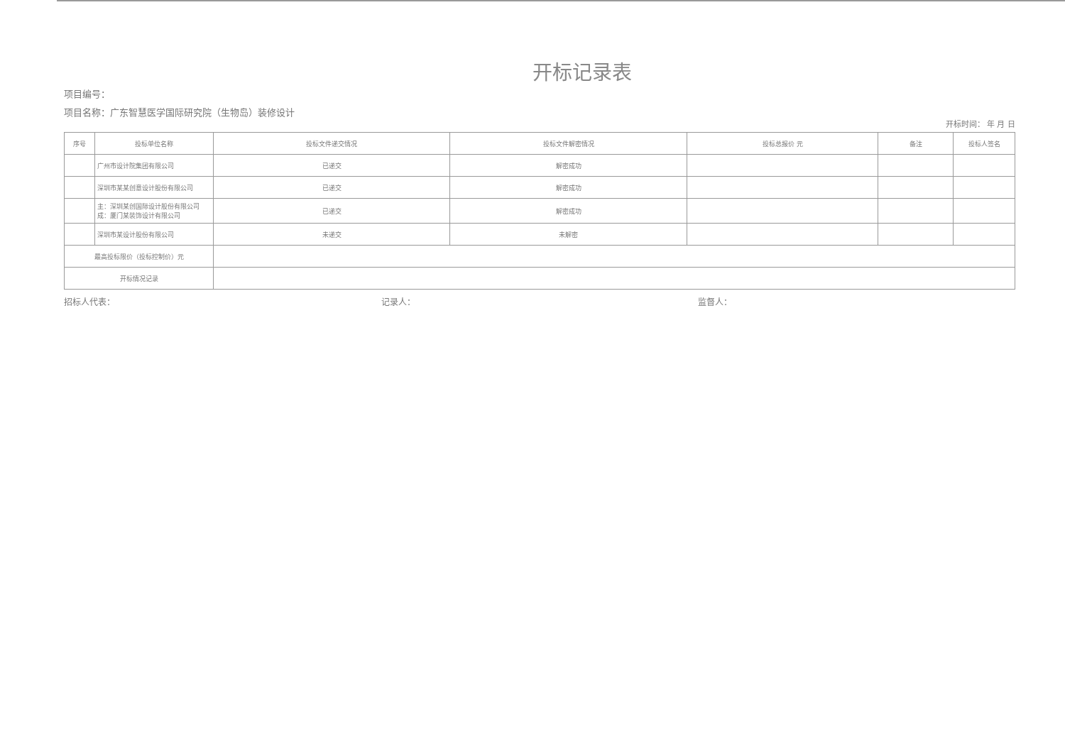开标记录表
项目编号：
项目名称：广东智慧医学国际研究院（生物岛）装修设计
开标时间： 年 月 日
| 序号 | 投标单位名称 | 投标文件递交情况 | 投标文件解密情况 | 投标总报价 元 | 备注 | 投标人签名 |
| --- | --- | --- | --- | --- | --- | --- |
| | 广州市设计院集团有限公司 | 已递交 | 解密成功 | | | |
| | 深圳市某某创意设计股份有限公司 | 已递交 | 解密成功 | | | |
| | 主：深圳某创国际设计股份有限公司 成：厦门某装饰设计有限公司 | 已递交 | 解密成功 | | | |
| | 深圳市某设计股份有限公司 | 未递交 | 未解密 | | | |
| 最高投标限价（投标控制价）元 | | | | | | |
| 开标情况记录 | | | | | | |
招标人代表： 记录人： 监督人：